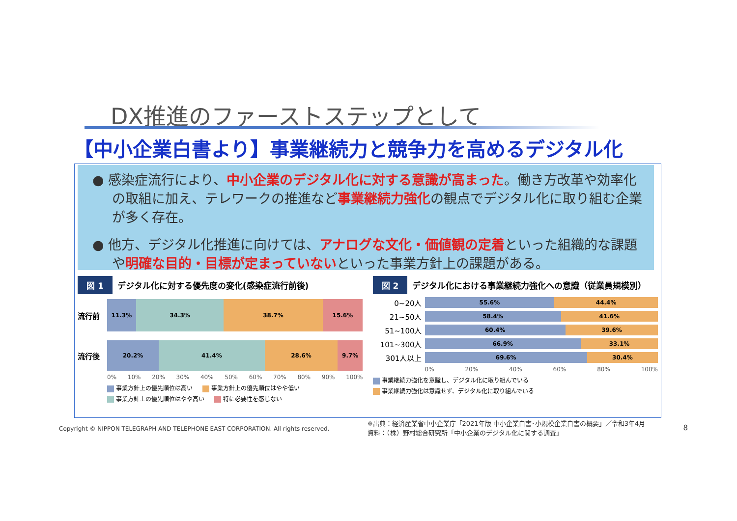DX推進のファーストステップとして
【中小企業白書より】事業継続力と競争力を高めるデジタル化
● 感染症流行により、中小企業のデジタル化に対する意識が高まった。働き方改革や効率化の取組に加え、テレワークの推進など事業継続力強化の観点でデジタル化に取り組む企業が多く存在。
● 他方、デジタル化推進に向けては、アナログな文化・価値観の定着といった組織的な課題や明確な目的・目標が定まっていないといった事業方針上の課題がある。
図 1 デジタル化に対する優先度の変化(感染症流行前後)
流行前
11.3% 34.3% 38.7% 15.6%
流行後
20.2% 41.4% 28.6% 9.7%
0% 10% 20% 30% 40% 50% 60% 70% 80% 90% 100%
事業方針上の優先順位は高い 事業方針上の優先順位はやや低い 事業方針上の優先順位はやや高い 特に必要性を感じない
図 2 デジタル化における事業継続力強化への意識（従業員規模別）
0~20人
55.6% 44.4%
21~50人
58.4% 41.6%
51~100人
60.4% 39.6%
101~300人
66.9% 33.1%
301人以上
69.6% 30.4%
0% 20% 40% 60% 80% 100%
事業継続力強化を意識し、デジタル化に取り組んでいる
事業継続力強化は意識せず、デジタル化に取り組んでいる
Copyright © NIPPON TELEGRAPH AND TELEPHONE EAST CORPORATION. All rights reserved. ※出典：経済産業省中小企業庁「2021年版 中小企業白書･小規模企業白書の概要」／令和3年4月
資料：（株）野村総合研究所「中小企業のデジタル化に関する調査」 8